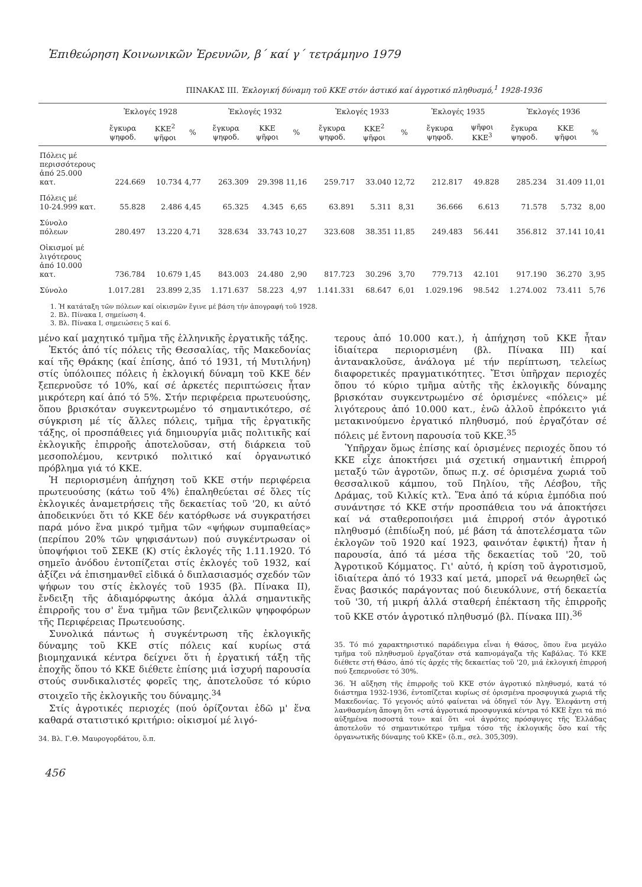Ἐπιθεώρηση Κοινωνικῶν Ἐρευνῶν, β΄ καί γ΄ τετράμηνο 1979
ΠΙΝΑΚΑΣ ΙΙΙ. Ἐκλογική δύναμη τοῦ ΚΚΕ στόν ἀστικό καί ἀγροτικό πληθυσμό,<sup>1</sup> 1928-1936
| | Ἐκλογές 1928 | | | Ἐκλογές 1932 | | | Ἐκλογές 1933 | | | Ἐκλογές 1935 | | Ἐκλογές 1936 | | |
| --- | --- | --- | --- | --- | --- | --- | --- | --- | --- | --- | --- | --- | --- | --- |
| | ἔγκυρα ψηφοδ. | ΚΚΕ<sup>2</sup> ψῆφοι | % | ἔγκυρα ψηφοδ. | ΚΚΕ ψῆφοι | % | ἔγκυρα ψηφοδ. | ΚΚΕ<sup>2</sup> ψῆφοι | % | ἔγκυρα ψηφοδ. | ψῆφοι ΚΚΕ<sup>3</sup> | ἔγκυρα ψηφοδ. | ΚΚΕ ψῆφοι | % |
| Πόλεις μέ περισσότερους ἀπό 25.000 κατ. | 224.669 | 10.734 | 4,77 | 263.309 | 29.398 | 11,16 | 259.717 | 33.040 | 12,72 | 212.817 | 49.828 | 285.234 | 31.409 | 11,01 |
| Πόλεις μέ 10-24.999 κατ. | 55.828 | 2.486 | 4,45 | 65.325 | 4.345 | 6,65 | 63.891 | 5.311 | 8,31 | 36.666 | 6.613 | 71.578 | 5.732 | 8,00 |
| Σύνολο πόλεων | 280.497 | 13.220 | 4,71 | 328.634 | 33.743 | 10,27 | 323.608 | 38.351 | 11,85 | 249.483 | 56.441 | 356.812 | 37.141 | 10,41 |
| Οἰκισμοί μέ λιγότερους ἀπό 10.000 κατ. | 736.784 | 10.679 | 1,45 | 843.003 | 24.480 | 2,90 | 817.723 | 30.296 | 3,70 | 779.713 | 42.101 | 917.190 | 36.270 | 3,95 |
| Σύνολο | 1.017.281 | 23.899 | 2,35 | 1.171.637 | 58.223 | 4,97 | 1.141.331 | 68.647 | 6,01 | 1.029.196 | 98.542 | 1.274.002 | 73.411 | 5,76 |
1. Ἡ κατάταξη τῶν πόλεων καί οἰκισμῶν ἔγινε μέ βάση τήν ἀπογραφή τοῦ 1928.
2. Βλ. Πίνακα Ι, σημείωση 4.
3. Βλ. Πίνακα Ι, σημειώσεις 5 καί 6.
μένο καί μαχητικό τμῆμα τῆς ἑλληνικῆς ἐργατικῆς τάξης.
Ἐκτός ἀπό τίς πόλεις τῆς Θεσσαλίας, τῆς Μακεδονίας καί τῆς Θράκης (καί ἐπίσης, ἀπό τό 1931, τή Μυτιλήνη) στίς ὑπόλοιπες πόλεις ἡ ἐκλογική δύναμη τοῦ ΚΚΕ δέν ξεπερνοῦσε τό 10%, καί σέ ἀρκετές περιπτώσεις ἦταν μικρότερη καί ἀπό τό 5%. Στήν περιφέρεια πρωτευούσης, ὅπου βρισκόταν συγκεντρωμένο τό σημαντικότερο, σέ σύγκριση μέ τίς ἄλλες πόλεις, τμῆμα τῆς ἐργατικῆς τάξης, οἱ προσπάθειες γιά δημιουργία μιᾶς πολιτικῆς καί ἐκλογικῆς ἐπιρροῆς ἀποτελοῦσαν, στή διάρκεια τοῦ μεσοπολέμου, κεντρικό πολιτικό καί ὀργανωτικό πρόβλημα γιά τό ΚΚΕ.
Ἡ περιορισμένη ἀπήχηση τοῦ ΚΚΕ στήν περιφέρεια πρωτευούσης (κάτω τοῦ 4%) ἐπαληθεύεται σέ ὅλες τίς ἐκλογικές ἀναμετρήσεις τῆς δεκαετίας τοῦ '20, κι αὐτό ἀποδεικνύει ὅτι τό ΚΚΕ δέν κατόρθωσε νά συγκρατήσει παρά μόνο ἕνα μικρό τμῆμα τῶν «ψήφων συμπαθείας» (περίπου 20% τῶν ψηφισάντων) πού συγκέντρωσαν οἱ ὑποψήφιοι τοῦ ΣΕΚΕ (Κ) στίς ἐκλογές τῆς 1.11.1920. Τό σημεῖο ἀνόδου ἐντοπίζεται στίς ἐκλογές τοῦ 1932, καί ἀξίζει νά ἐπισημανθεῖ εἰδικά ὁ διπλασιασμός σχεδόν τῶν ψήφων του στίς ἐκλογές τοῦ 1935 (βλ. Πίνακα ΙΙ), ἔνδειξη τῆς ἀδιαμόρφωτης ἀκόμα ἀλλά σημαντικῆς ἐπιρροῆς του σ' ἕνα τμῆμα τῶν βενιζελικῶν ψηφοφόρων τῆς Περιφέρειας Πρωτευούσης.
Συνολικά πάντως ἡ συγκέντρωση τῆς ἐκλογικῆς δύναμης τοῦ ΚΚΕ στίς πόλεις καί κυρίως στά βιομηχανικά κέντρα δείχνει ὅτι ἡ ἐργατική τάξη τῆς ἐποχῆς ὅπου τό ΚΚΕ διέθετε ἐπίσης μιά ἰσχυρή παρουσία στούς συνδικαλιστές φορεῖς της, ἀποτελοῦσε τό κύριο στοιχεῖο τῆς ἐκλογικῆς του δύναμης.<sup>34</sup>
Στίς ἀγροτικές περιοχές (πού ὁρίζονται ἐδῶ μ' ἕνα καθαρά στατιστικό κριτήριο: οἰκισμοί μέ λιγό-
34. Βλ. Γ.Θ. Μαυρογορδάτου, ὅ.π.
456
τερους ἀπό 10.000 κατ.), ἡ ἀπήχηση τοῦ ΚΚΕ ἦταν ἰδιαίτερα περιορισμένη (βλ. Πίνακα ΙΙΙ) καί ἀντανακλοῦσε, ἀνάλογα μέ τήν περίπτωση, τελείως διαφορετικές πραγματικότητες. Ἔτσι ὑπῆρχαν περιοχές ὅπου τό κύριο τμῆμα αὐτῆς τῆς ἐκλογικῆς δύναμης βρισκόταν συγκεντρωμένο σέ ὁρισμένες «πόλεις» μέ λιγότερους ἀπό 10.000 κατ., ἐνῶ ἀλλοῦ ἐπρόκειτο γιά μετακινούμενο ἐργατικό πληθυσμό, πού ἐργαζόταν σέ πόλεις μέ ἔντονη παρουσία τοῦ ΚΚΕ.<sup>35</sup>
Ὑπῆρχαν ὅμως ἐπίσης καί ὁρισμένες περιοχές ὅπου τό ΚΚΕ εἶχε ἀποκτήσει μιά σχετική σημαντική ἐπιρροή μεταξύ τῶν ἀγροτῶν, ὅπως π.χ. σέ ὁρισμένα χωριά τοῦ θεσσαλικοῦ κάμπου, τοῦ Πηλίου, τῆς Λέσβου, τῆς Δράμας, τοῦ Κιλκίς κτλ. Ἕνα ἀπό τά κύρια ἐμπόδια πού συνάντησε τό ΚΚΕ στήν προσπάθεια του νά ἀποκτήσει καί νά σταθεροποιήσει μιά ἐπιρροή στόν ἀγροτικό πληθυσμό (ἐπιδίωξη πού, μέ βάση τά ἀποτελέσματα τῶν ἐκλογῶν τοῦ 1920 καί 1923, φαινόταν ἐφικτή) ἦταν ἡ παρουσία, ἀπό τά μέσα τῆς δεκαετίας τοῦ '20, τοῦ Ἀγροτικοῦ Κόμματος. Γι' αὐτό, ἡ κρίση τοῦ ἀγροτισμοῦ, ἰδιαίτερα ἀπό τό 1933 καί μετά, μπορεῖ νά θεωρηθεῖ ὡς ἕνας βασικός παράγοντας πού διευκόλυνε, στή δεκαετία τοῦ '30, τή μικρή ἀλλά σταθερή ἐπέκταση τῆς ἐπιρροῆς τοῦ ΚΚΕ στόν ἀγροτικό πληθυσμό (βλ. Πίνακα ΙΙΙ).<sup>36</sup>
35. Τό πιό χαρακτηριστικό παράδειγμα εἶναι ἡ Θάσος, ὅπου ἕνα μεγάλο τμῆμα τοῦ πληθυσμοῦ ἐργαζόταν στά καπνομάγαζα τῆς Καβάλας. Τό ΚΚΕ διέθετε στή Θάσο, ἀπό τίς ἀρχές τῆς δεκαετίας τοῦ '20, μιά ἐκλογική ἐπιρροή πού ξεπερνοῦσε τό 30%.
36. Ἡ αὔξηση τῆς ἐπιρροῆς τοῦ ΚΚΕ στόν ἀγροτικό πληθυσμό, κατά τό διάστημα 1932-1936, ἐντοπίζεται κυρίως σέ ὁρισμένα προσφυγικά χωριά τῆς Μακεδονίας. Τό γεγονός αὐτό φαίνεται νά ὁδηγεῖ τόν Ἀγγ. Ἐλεφάντη στή λανθασμένη ἄποψη ὅτι «στά ἀγροτικά προσφυγικά κέντρα τό ΚΚΕ ἔχει τά πιό αὐξημένα ποσοστά του» καί ὅτι «οἱ ἀγρότες πρόσφυγες τῆς Ἑλλάδας ἀποτελοῦν τό σημαντικότερο τμῆμα τόσο τῆς ἐκλογικῆς ὅσο καί τῆς ὀργανωτικῆς δύναμης τοῦ ΚΚΕ» (ὅ.π., σελ. 305,309).